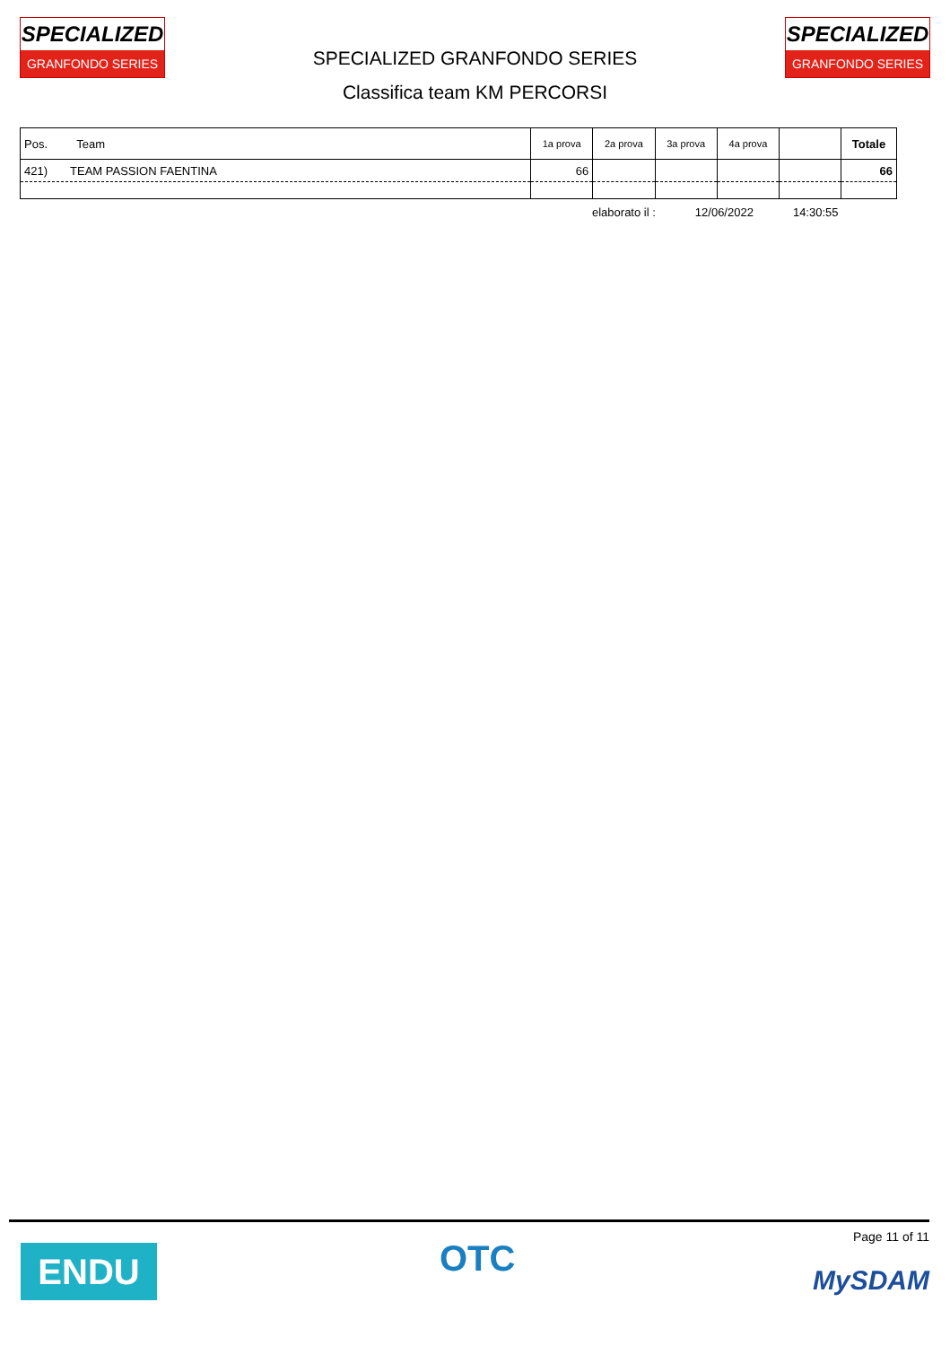SPECIALIZED
GRANFONDO SERIES
SPECIALIZED GRANFONDO SERIES
Classifica team KM PERCORSI
SPECIALIZED
GRANFONDO SERIES
| Pos. Team | 1a prova | 2a prova | 3a prova | 4a prova | | Totale |
| --- | --- | --- | --- | --- | --- | --- |
| 421) TEAM PASSION FAENTINA | 66 | | | | | 66 |
elaborato il : 12/06/2022 14:30:55
ENDU OTC
Page 11 of 11
MySDAM